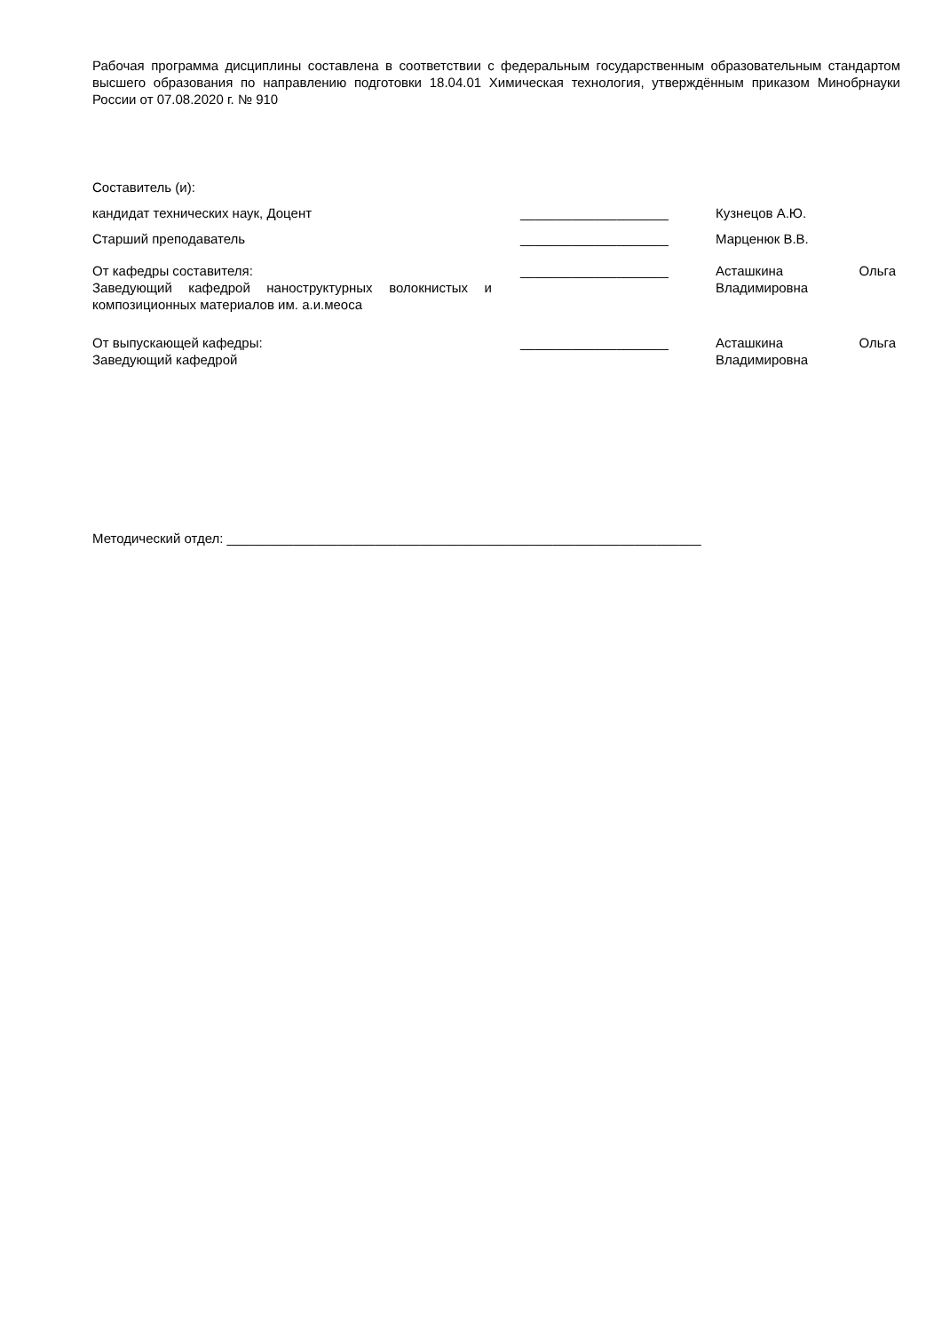Рабочая программа дисциплины составлена в соответствии с федеральным государственным образовательным стандартом высшего образования по направлению подготовки 18.04.01 Химическая технология, утверждённым приказом Минобрнауки России от 07.08.2020 г. № 910
Составитель (и):
кандидат технических наук, Доцент ____________________ Кузнецов А.Ю.
Старший преподаватель ____________________ Марценюк В.В.
От кафедры составителя:
Заведующий кафедрой наноструктурных волокнистых и композиционных материалов им. а.и.меоса
____________________ Асташкина Ольга Владимировна
От выпускающей кафедры:
Заведующий кафедрой
____________________ Асташкина Ольга Владимировна
Методический отдел: ________________________________________________________________